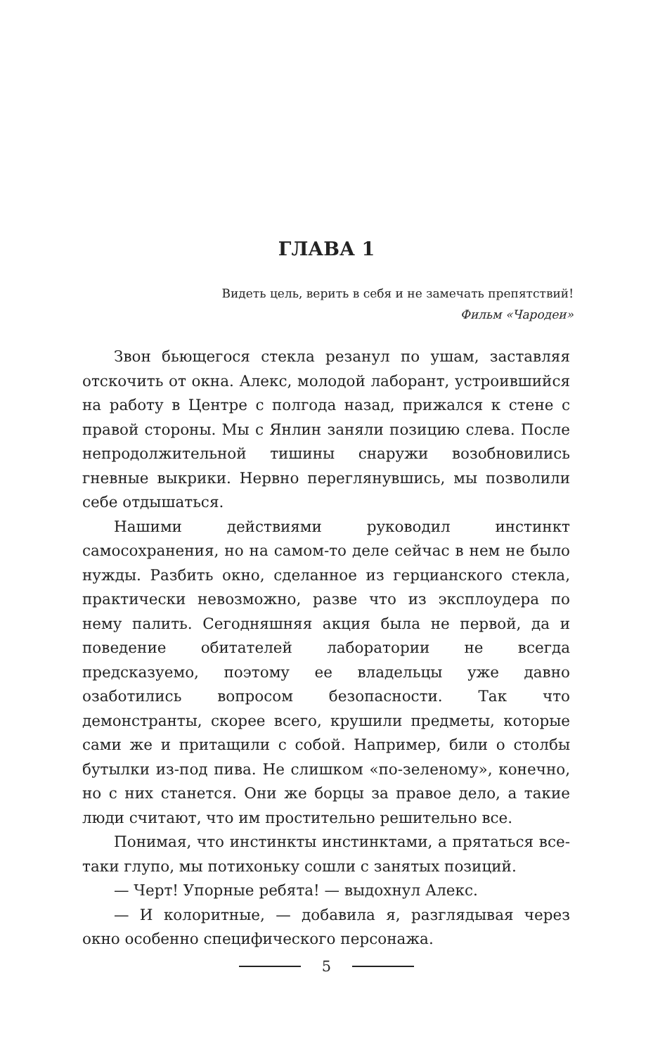ГЛАВА 1
Видеть цель, верить в себя и не замечать препятствий!
Фильм «Чародеи»
Звон бьющегося стекла резанул по ушам, заставляя отскочить от окна. Алекс, молодой лаборант, устроившийся на работу в Центре с полгода назад, прижался к стене с правой стороны. Мы с Янлин заняли позицию слева. После непродолжительной тишины снаружи возобновились гневные выкрики. Нервно переглянувшись, мы позволили себе отдышаться.
Нашими действиями руководил инстинкт самосохранения, но на самом-то деле сейчас в нем не было нужды. Разбить окно, сделанное из герцианского стекла, практически невозможно, разве что из эксплоудера по нему палить. Сегодняшняя акция была не первой, да и поведение обитателей лаборатории не всегда предсказуемо, поэтому ее владельцы уже давно озаботились вопросом безопасности. Так что демонстранты, скорее всего, крушили предметы, которые сами же и притащили с собой. Например, били о столбы бутылки из-под пива. Не слишком «по-зеленому», конечно, но с них станется. Они же борцы за правое дело, а такие люди считают, что им простительно решительно все.
Понимая, что инстинкты инстинктами, а прятаться все-таки глупо, мы потихоньку сошли с занятых позиций.
— Черт! Упорные ребята! — выдохнул Алекс.
— И колоритные, — добавила я, разглядывая через окно особенно специфического персонажа.
5